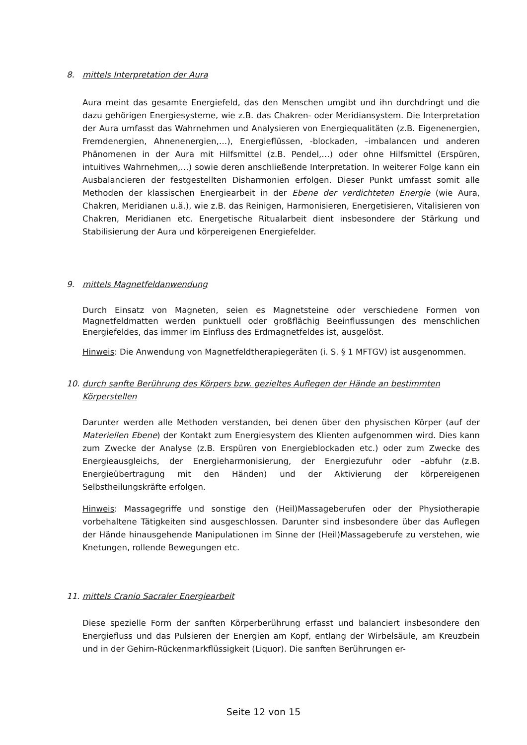8. mittels Interpretation der Aura
Aura meint das gesamte Energiefeld, das den Menschen umgibt und ihn durchdringt und die dazu gehörigen Energiesysteme, wie z.B. das Chakren- oder Meridiansystem. Die Interpretation der Aura umfasst das Wahrnehmen und Analysieren von Energiequalitäten (z.B. Eigenenergien, Fremdenergien, Ahnenenergien,…), Energieflüssen, -blockaden, –imbalancen und anderen Phänomenen in der Aura mit Hilfsmittel (z.B. Pendel,…) oder ohne Hilfsmittel (Erspüren, intuitives Wahrnehmen,…) sowie deren anschließende Interpretation. In weiterer Folge kann ein Ausbalancieren der festgestellten Disharmonien erfolgen. Dieser Punkt umfasst somit alle Methoden der klassischen Energiearbeit in der Ebene der verdichteten Energie (wie Aura, Chakren, Meridianen u.ä.), wie z.B. das Reinigen, Harmonisieren, Energetisieren, Vitalisieren von Chakren, Meridianen etc. Energetische Ritualarbeit dient insbesondere der Stärkung und Stabilisierung der Aura und körpereigenen Energiefelder.
9. mittels Magnetfeldanwendung
Durch Einsatz von Magneten, seien es Magnetsteine oder verschiedene Formen von Magnetfeldmatten werden punktuell oder großflächig Beeinflussungen des menschlichen Energiefeldes, das immer im Einfluss des Erdmagnetfeldes ist, ausgelöst.
Hinweis: Die Anwendung von Magnetfeldtherapiegeräten (i. S. § 1 MFTGV) ist ausgenommen.
10. durch sanfte Berührung des Körpers bzw. gezieltes Auflegen der Hände an bestimmten Körperstellen
Darunter werden alle Methoden verstanden, bei denen über den physischen Körper (auf der Materiellen Ebene) der Kontakt zum Energiesystem des Klienten aufgenommen wird. Dies kann zum Zwecke der Analyse (z.B. Erspüren von Energieblockaden etc.) oder zum Zwecke des Energieausgleichs, der Energieharmonisierung, der Energiezufuhr oder –abfuhr (z.B. Energieübertragung mit den Händen) und der Aktivierung der körpereigenen Selbstheilungskräfte erfolgen.
Hinweis: Massagegriffe und sonstige den (Heil)Massageberufen oder der Physiotherapie vorbehaltene Tätigkeiten sind ausgeschlossen. Darunter sind insbesondere über das Auflegen der Hände hinausgehende Manipulationen im Sinne der (Heil)Massageberufe zu verstehen, wie Knetungen, rollende Bewegungen etc.
11. mittels Cranio Sacraler Energiearbeit
Diese spezielle Form der sanften Körperberührung erfasst und balanciert insbesondere den Energiefluss und das Pulsieren der Energien am Kopf, entlang der Wirbelsäule, am Kreuzbein und in der Gehirn-Rückenmarkflüssigkeit (Liquor). Die sanften Berührungen er-
Seite 12 von 15